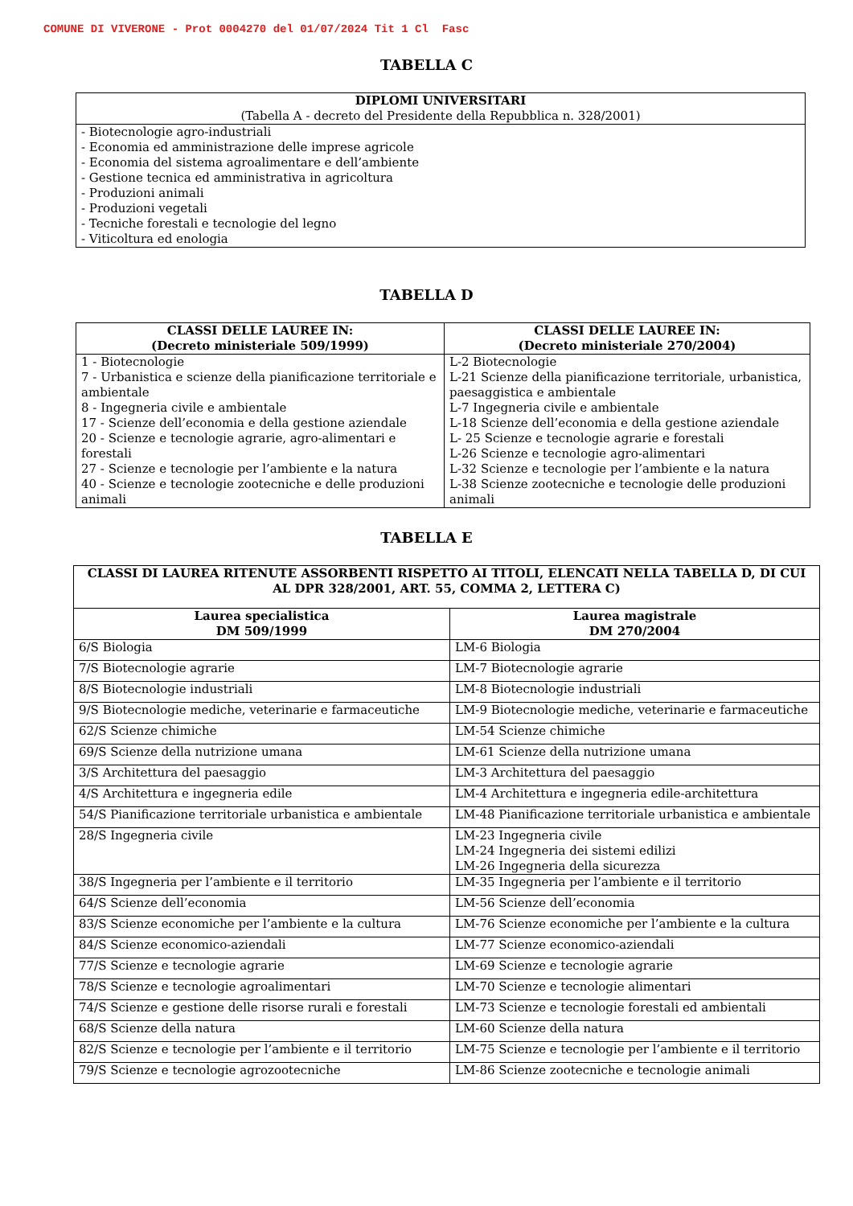COMUNE DI VIVERONE - Prot 0004270 del 01/07/2024 Tit 1 Cl Fasc
TABELLA C
| DIPLOMI UNIVERSITARI (Tabella A - decreto del Presidente della Repubblica n. 328/2001) |
| --- |
| - Biotecnologie agro-industriali - Economia ed amministrazione delle imprese agricole - Economia del sistema agroalimentare e dell’ambiente - Gestione tecnica ed amministrativa in agricoltura - Produzioni animali - Produzioni vegetali - Tecniche forestali e tecnologie del legno - Viticoltura ed enologia |
TABELLA D
| CLASSI DELLE LAUREE IN: (Decreto ministeriale 509/1999) | CLASSI DELLE LAUREE IN: (Decreto ministeriale 270/2004) |
| --- | --- |
| 1 - Biotecnologie 7 - Urbanistica e scienze della pianificazione territoriale e ambientale 8 - Ingegneria civile e ambientale 17 - Scienze dell’economia e della gestione aziendale 20 - Scienze e tecnologie agrarie, agro-alimentari e forestali 27 - Scienze e tecnologie per l’ambiente e la natura 40 - Scienze e tecnologie zootecniche e delle produzioni animali | L-2 Biotecnologie L-21 Scienze della pianificazione territoriale, urbanistica, paesaggistica e ambientale L-7 Ingegneria civile e ambientale L-18 Scienze dell’economia e della gestione aziendale L- 25 Scienze e tecnologie agrarie e forestali L-26 Scienze e tecnologie agro-alimentari L-32 Scienze e tecnologie per l’ambiente e la natura L-38 Scienze zootecniche e tecnologie delle produzioni animali |
TABELLA E
| CLASSI DI LAUREA RITENUTE ASSORBENTI RISPETTO AI TITOLI, ELENCATI NELLA TABELLA D, DI CUI AL DPR 328/2001, ART. 55, COMMA 2, LETTERA C) | |
| --- | --- |
| Laurea specialistica DM 509/1999 | Laurea magistrale DM 270/2004 |
| 6/S Biologia | LM-6 Biologia |
| 7/S Biotecnologie agrarie | LM-7 Biotecnologie agrarie |
| 8/S Biotecnologie industriali | LM-8 Biotecnologie industriali |
| 9/S Biotecnologie mediche, veterinarie e farmaceutiche | LM-9 Biotecnologie mediche, veterinarie e farmaceutiche |
| 62/S Scienze chimiche | LM-54 Scienze chimiche |
| 69/S Scienze della nutrizione umana | LM-61 Scienze della nutrizione umana |
| 3/S Architettura del paesaggio | LM-3 Architettura del paesaggio |
| 4/S Architettura e ingegneria edile | LM-4 Architettura e ingegneria edile-architettura |
| 54/S Pianificazione territoriale urbanistica e ambientale | LM-48 Pianificazione territoriale urbanistica e ambientale |
| 28/S Ingegneria civile | LM-23 Ingegneria civile LM-24 Ingegneria dei sistemi edilizi LM-26 Ingegneria della sicurezza |
| 38/S Ingegneria per l’ambiente e il territorio | LM-35 Ingegneria per l’ambiente e il territorio |
| 64/S Scienze dell’economia | LM-56 Scienze dell’economia |
| 83/S Scienze economiche per l’ambiente e la cultura | LM-76 Scienze economiche per l’ambiente e la cultura |
| 84/S Scienze economico-aziendali | LM-77 Scienze economico-aziendali |
| 77/S Scienze e tecnologie agrarie | LM-69 Scienze e tecnologie agrarie |
| 78/S Scienze e tecnologie agroalimentari | LM-70 Scienze e tecnologie alimentari |
| 74/S Scienze e gestione delle risorse rurali e forestali | LM-73 Scienze e tecnologie forestali ed ambientali |
| 68/S Scienze della natura | LM-60 Scienze della natura |
| 82/S Scienze e tecnologie per l’ambiente e il territorio | LM-75 Scienze e tecnologie per l’ambiente e il territorio |
| 79/S Scienze e tecnologie agrozootecniche | LM-86 Scienze zootecniche e tecnologie animali |